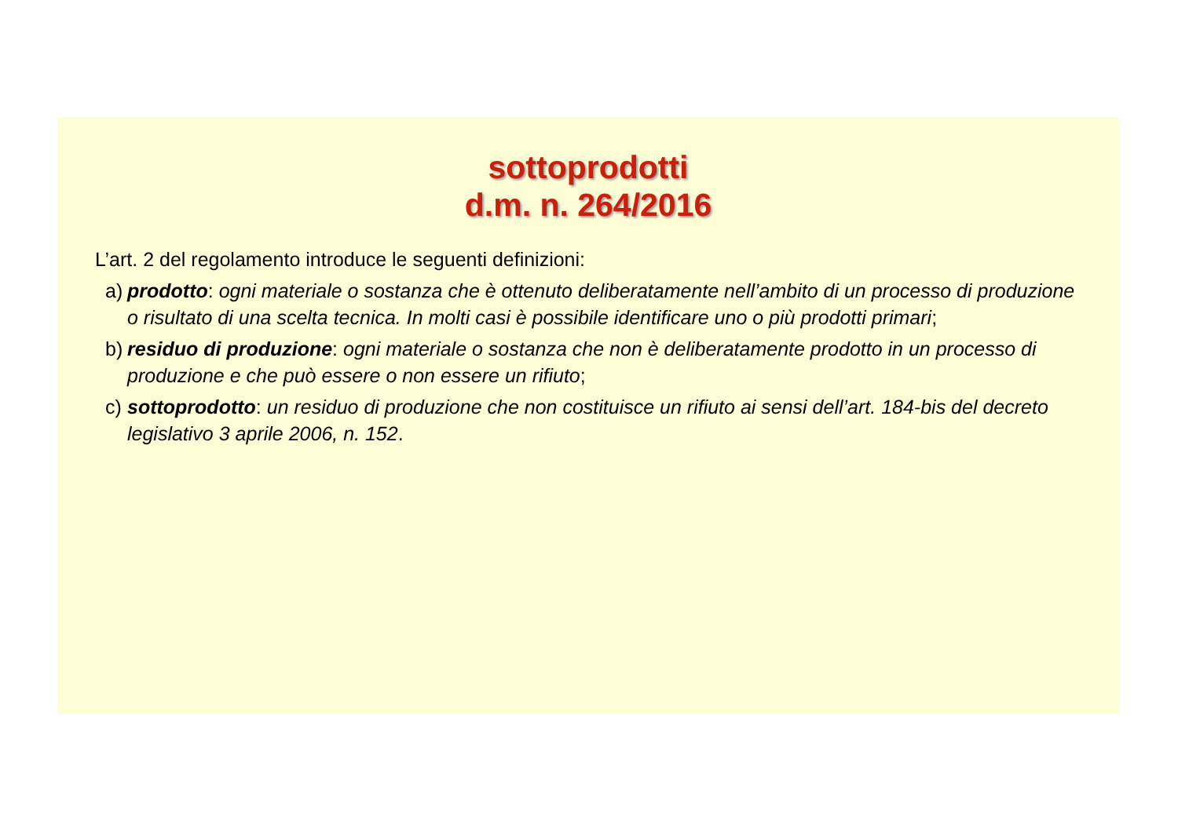sottoprodotti
d.m. n. 264/2016
L’art. 2 del regolamento introduce le seguenti definizioni:
a) prodotto: ogni materiale o sostanza che è ottenuto deliberatamente nell’ambito di un processo di produzione o risultato di una scelta tecnica. In molti casi è possibile identificare uno o più prodotti primari;
b) residuo di produzione: ogni materiale o sostanza che non è deliberatamente prodotto in un processo di produzione e che può essere o non essere un rifiuto;
c) sottoprodotto: un residuo di produzione che non costituisce un rifiuto ai sensi dell’art. 184-bis del decreto legislativo 3 aprile 2006, n. 152.